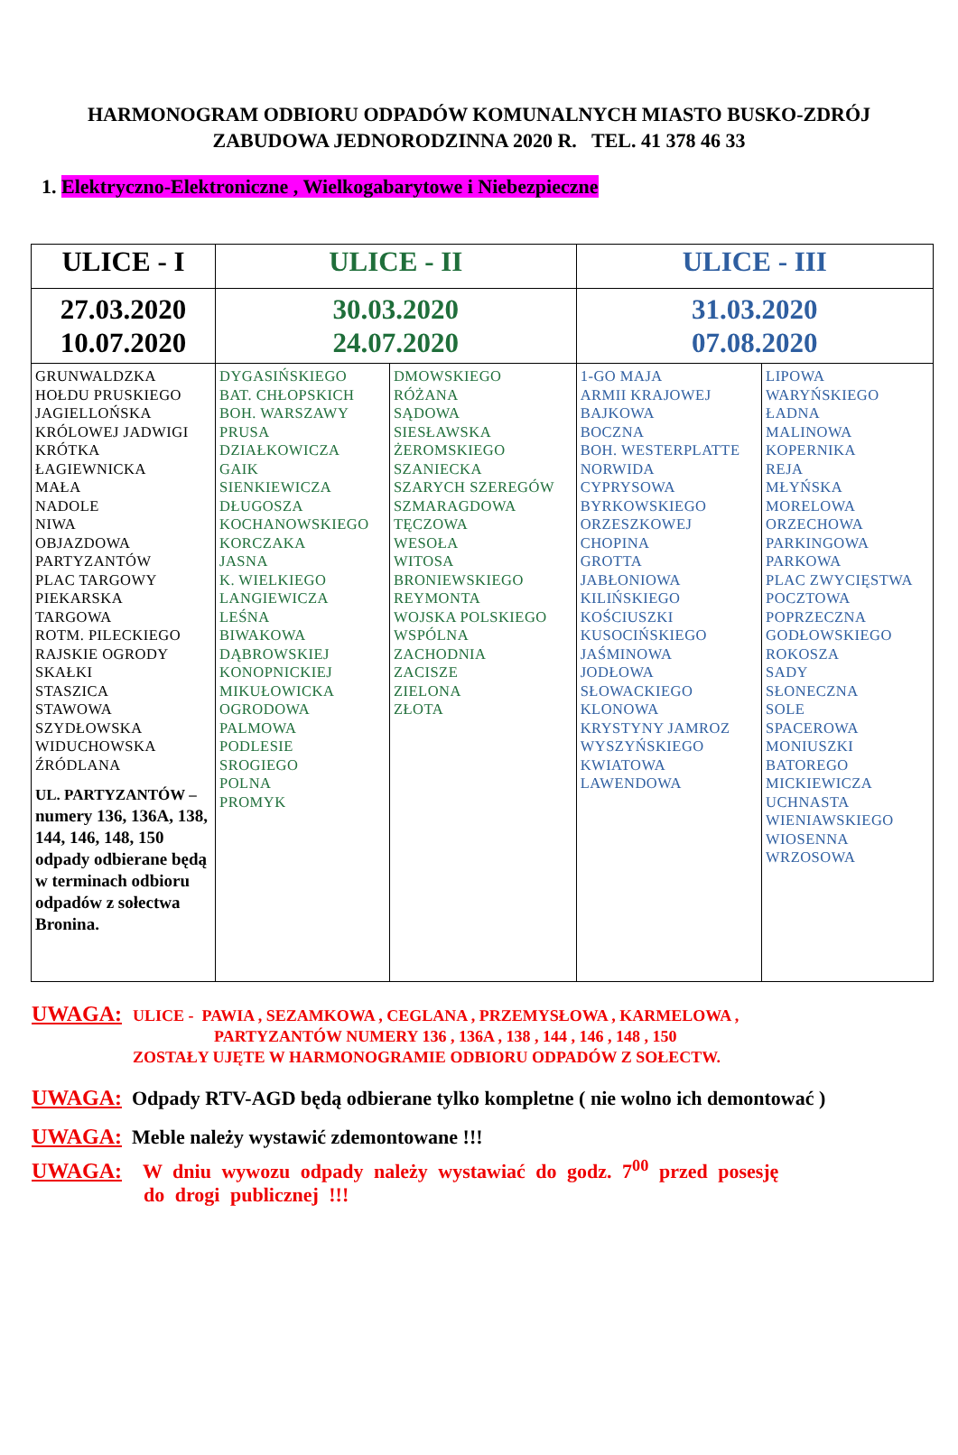HARMONOGRAM ODBIORU ODPADÓW KOMUNALNYCH MIASTO BUSKO-ZDRÓJ
ZABUDOWA JEDNORODZINNA 2020 R. TEL. 41 378 46 33
1. Elektryczno-Elektroniczne , Wielkogabarytowe i Niebezpieczne
| ULICE - I | ULICE - II | | ULICE - III | |
| --- | --- | --- | --- | --- |
| 27.03.2020 10.07.2020 | 30.03.2020 24.07.2020 | | 31.03.2020 07.08.2020 | |
| GRUNWALDZKA HOŁDU PRUSKIEGO JAGIELLOŃSKA KRÓLOWEJ JADWIGI KRÓTKA ŁAGIEWNICKA MAŁA NADOLE NIWA OBJAZDOWA PARTYZANTÓW PLAC TARGOWY PIEKARSKA TARGOWA ROTM. PILECKIEGO RAJSKIE OGRODY SKAŁKI STASZICA STAWOWA SZYDŁOWSKA WIDUCHOWSKA ŹRÓDLANA UL. PARTYZANTÓW – numery 136, 136A, 138, 144, 146, 148, 150 odpady odbierane będą w terminach odbioru odpadów z sołectwa Bronina. | DYGASIŃSKIEGO BAT. CHŁOPSKICH BOH. WARSZAWY PRUSA DZIAŁKOWICZA GAIK SIENKIEWICZA DŁUGOSZA KOCHANOWSKIEGO KORCZAKA JASNA K. WIELKIEGO LANGIEWICZA LEŚNA BIWAKOWA DĄBROWSKIEJ KONOPNICKIEJ MIKUŁOWICKA OGRODOWA PALMOWA PODLESIE SROGIEGO POLNA PROMYK | DMOWSKIEGO RÓŻANA SĄDOWA SIESŁAWSKA ŻEROMSKIEGO SZANIECKA SZARYCH SZEREGÓW SZMARAGDOWA TĘCZOWA WESOŁA WITOSA BRONIEWSKIEGO REYMONTA WOJSKA POLSKIEGO WSPÓLNA ZACHODNIA ZACISZE ZIELONA ZŁOTA | 1-GO MAJA ARMII KRAJOWEJ BAJKOWA BOCZNA BOH. WESTERPLATTE NORWIDA CYPRYSOWA BYRKOWSKIEGO ORZESZKOWEJ CHOPINA GROTTA JABŁONIOWA KILIŃSKIEGO KOŚCIUSZKI KUSOCIŃSKIEGO JAŚMINOWA JODŁOWA SŁOWACKIEGO KLONOWA KRYSTYNY JAMROZ WYSZYŃSKIEGO KWIATOWA LAWENDOWA | LIPOWA WARYŃSKIEGO ŁADNA MALINOWA KOPERNIKA REJA MŁYŃSKA MORELOWA ORZECHOWA PARKINGOWA PARKOWA PLAC ZWYCIĘSTWA POCZTOWA POPRZECZNA GODŁOWSKIEGO ROKOSZA SADY SŁONECZNA SOLE SPACEROWA MONIUSZKI BATOREGO MICKIEWICZA UCHNASTA WIENIAWSKIEGO WIOSENNA WRZOSOWA |
UWAGA: ULICE - PAWIA , SEZAMKOWA , CEGLANA , PRZEMYSŁOWA , KARMELOWA ,
PARTYZANTÓW NUMERY 136 , 136A , 138 , 144 , 146 , 148 , 150
ZOSTAŁY UJĘTE W HARMONOGRAMIE ODBIORU ODPADÓW Z SOŁECTW.
UWAGA: Odpady RTV-AGD będą odbierane tylko kompletne ( nie wolno ich demontować )
UWAGA: Meble należy wystawić zdemontowane !!!
UWAGA: W dniu wywozu odpady należy wystawiać do godz. 7<sup>00</sup> przed posesję
do drogi publicznej !!!